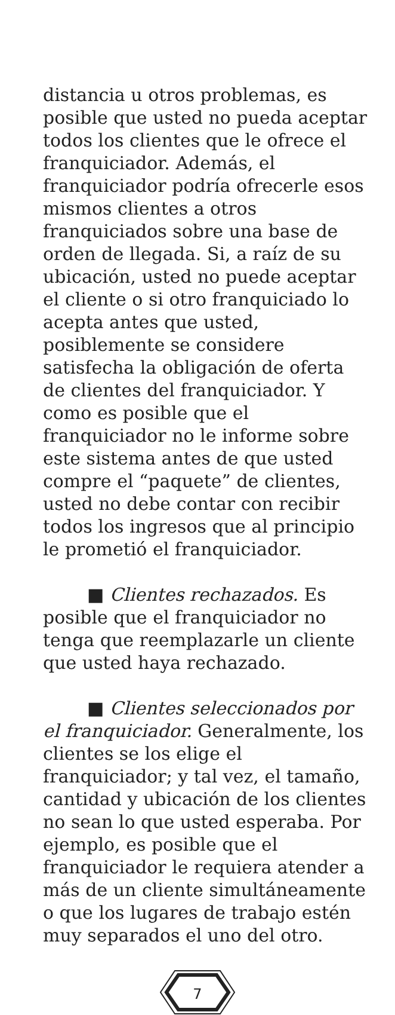distancia u otros problemas, es posible que usted no pueda aceptar todos los clientes que le ofrece el franquiciador. Además, el franquiciador podría ofrecerle esos mismos clientes a otros franquiciados sobre una base de orden de llegada. Si, a raíz de su ubicación, usted no puede aceptar el cliente o si otro franquiciado lo acepta antes que usted, posiblemente se considere satisfecha la obligación de oferta de clientes del franquiciador. Y como es posible que el franquiciador no le informe sobre este sistema antes de que usted compre el “paquete” de clientes, usted no debe contar con recibir todos los ingresos que al principio le prometió el franquiciador.
■ Clientes rechazados. Es posible que el franquiciador no tenga que reemplazarle un cliente que usted haya rechazado.
■ Clientes seleccionados por el franquiciador. Generalmente, los clientes se los elige el franquiciador; y tal vez, el tamaño, cantidad y ubicación de los clientes no sean lo que usted esperaba. Por ejemplo, es posible que el franquiciador le requiera atender a más de un cliente simultáneamente o que los lugares de trabajo estén muy separados el uno del otro.
7